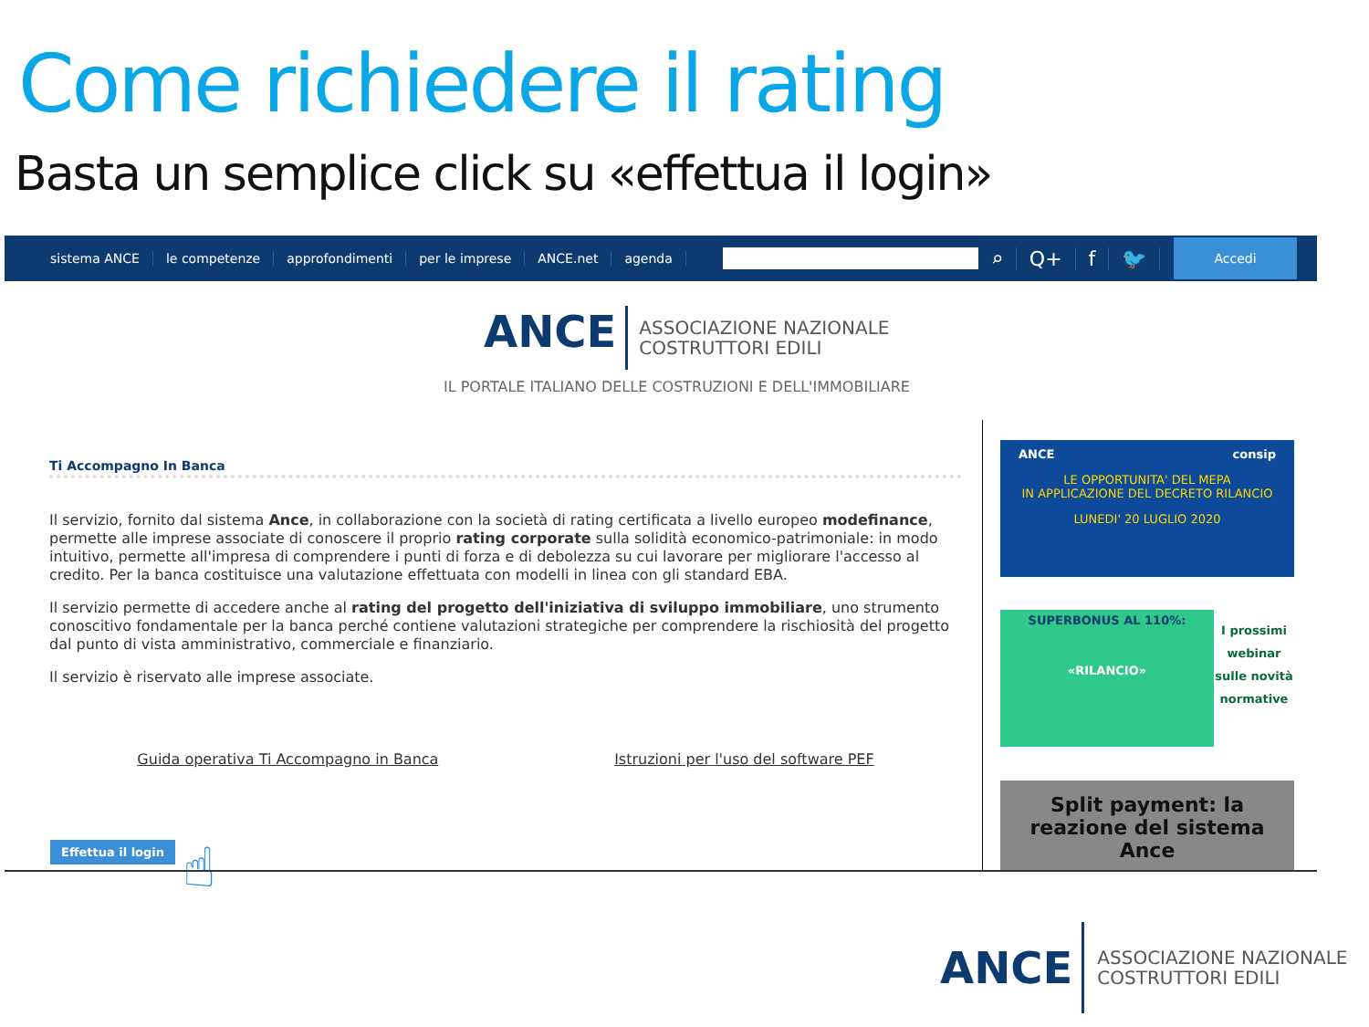Come richiedere il rating
Basta un semplice click su «effettua il login»
sistema ANCE le competenze approfondimenti per le imprese ANCE.net agenda
⌕ Q+ f 🐦
Accedi
ANCE
ASSOCIAZIONE NAZIONALE
COSTRUTTORI EDILI
IL PORTALE ITALIANO DELLE COSTRUZIONI E DELL'IMMOBILIARE
Ti Accompagno In Banca
Il servizio, fornito dal sistema Ance, in collaborazione con la società di rating certificata a livello europeo modefinance, permette alle imprese associate di conoscere il proprio rating corporate sulla solidità economico-patrimoniale: in modo intuitivo, permette all'impresa di comprendere i punti di forza e di debolezza su cui lavorare per migliorare l'accesso al credito. Per la banca costituisce una valutazione effettuata con modelli in linea con gli standard EBA.
Il servizio permette di accedere anche al rating del progetto dell'iniziativa di sviluppo immobiliare, uno strumento conoscitivo fondamentale per la banca perché contiene valutazioni strategiche per comprendere la rischiosità del progetto dal punto di vista amministrativo, commerciale e finanziario.
Il servizio è riservato alle imprese associate.
Guida operativa Ti Accompagno in Banca Istruzioni per l'uso del software PEF
Effettua il login ☝
ANCE consip
LE OPPORTUNITA' DEL MEPA
IN APPLICAZIONE DEL DECRETO RILANCIO
LUNEDI' 20 LUGLIO 2020
SUPERBONUS AL 110%:
«RILANCIO»
I prossimi webinar sulle novità normative
Split payment: la reazione del sistema Ance
ANCE
ASSOCIAZIONE NAZIONALE
COSTRUTTORI EDILI